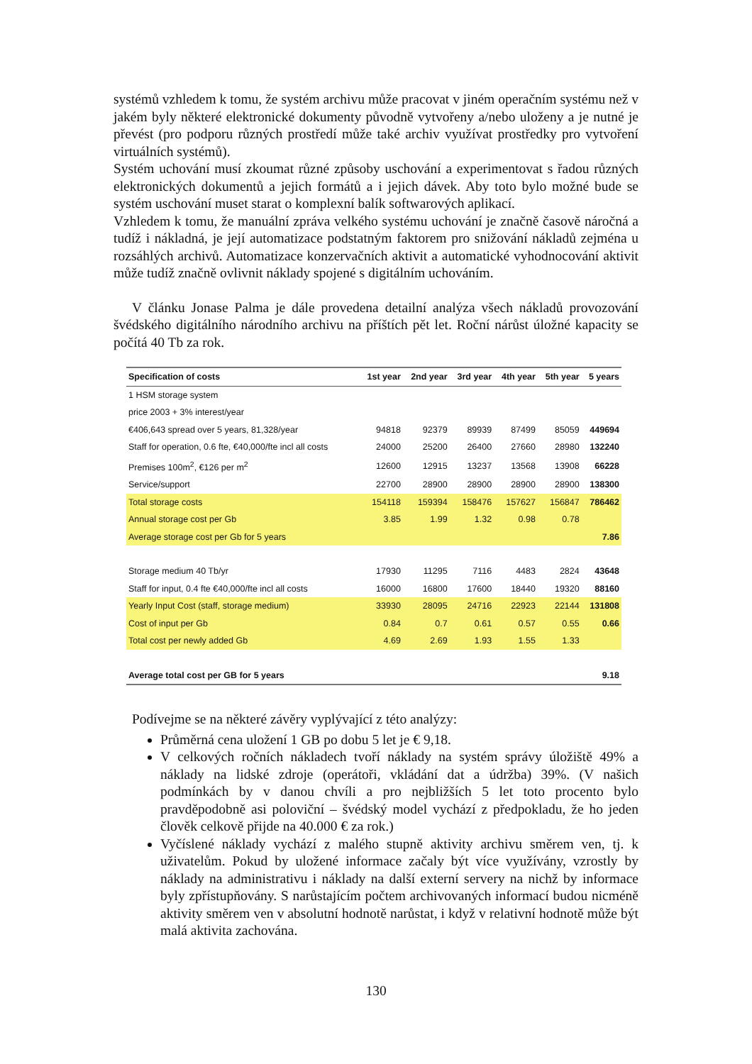systémů vzhledem k tomu, že systém archivu může pracovat v jiném operačním systému než v jakém byly některé elektronické dokumenty původně vytvořeny a/nebo uloženy a je nutné je převést (pro podporu různých prostředí může také archiv využívat prostředky pro vytvoření virtuálních systémů).
Systém uchování musí zkoumat různé způsoby uschování a experimentovat s řadou různých elektronických dokumentů a jejich formátů a i jejich dávek. Aby toto bylo možné bude se systém uschování muset starat o komplexní balík softwarových aplikací.
Vzhledem k tomu, že manuální zpráva velkého systému uchování je značně časově náročná a tudíž i nákladná, je její automatizace podstatným faktorem pro snižování nákladů zejména u rozsáhlých archivů. Automatizace konzervačních aktivit a automatické vyhodnocování aktivit může tudíž značně ovlivnit náklady spojené s digitálním uchováním.
V článku Jonase Palma je dále provedena detailní analýza všech nákladů provozování švédského digitálního národního archivu na příštích pět let. Roční nárůst úložné kapacity se počítá 40 Tb za rok.
| Specification of costs | 1st year | 2nd year | 3rd year | 4th year | 5th year | 5 years |
| --- | --- | --- | --- | --- | --- | --- |
| 1 HSM storage system | | | | | | |
| price 2003 + 3% interest/year | | | | | | |
| €406,643 spread over 5 years, 81,328/year | 94818 | 92379 | 89939 | 87499 | 85059 | 449694 |
| Staff for operation, 0.6 fte, €40,000/fte incl all costs | 24000 | 25200 | 26400 | 27660 | 28980 | 132240 |
| Premises 100m<sup>2</sup>, €126 per m<sup>2</sup> | 12600 | 12915 | 13237 | 13568 | 13908 | 66228 |
| Service/support | 22700 | 28900 | 28900 | 28900 | 28900 | 138300 |
| Total storage costs | 154118 | 159394 | 158476 | 157627 | 156847 | 786462 |
| Annual storage cost per Gb | 3.85 | 1.99 | 1.32 | 0.98 | 0.78 | |
| Average storage cost per Gb for 5 years | | | | | | 7.86 |
| Storage medium 40 Tb/yr | 17930 | 11295 | 7116 | 4483 | 2824 | 43648 |
| Staff for input, 0.4 fte €40,000/fte incl all costs | 16000 | 16800 | 17600 | 18440 | 19320 | 88160 |
| Yearly Input Cost (staff, storage medium) | 33930 | 28095 | 24716 | 22923 | 22144 | 131808 |
| Cost of input per Gb | 0.84 | 0.7 | 0.61 | 0.57 | 0.55 | 0.66 |
| Total cost per newly added Gb | 4.69 | 2.69 | 1.93 | 1.55 | 1.33 | |
| Average total cost per GB for 5 years | | | | | | 9.18 |
Podívejme se na některé závěry vyplývající z této analýzy:
Průměrná cena uložení 1 GB po dobu 5 let je € 9,18.
V celkových ročních nákladech tvoří náklady na systém správy úložiště 49% a náklady na lidské zdroje (operátoři, vkládání dat a údržba) 39%. (V našich podmínkách by v danou chvíli a pro nejbližších 5 let toto procento bylo pravděpodobně asi poloviční – švédský model vychází z předpokladu, že ho jeden člověk celkově přijde na 40.000 € za rok.)
Vyčíslené náklady vychází z malého stupně aktivity archivu směrem ven, tj. k uživatelům. Pokud by uložené informace začaly být více využívány, vzrostly by náklady na administrativu i náklady na další externí servery na nichž by informace byly zpřístupňovány. S narůstajícím počtem archivovaných informací budou nicméně aktivity směrem ven v absolutní hodnotě narůstat, i když v relativní hodnotě může být malá aktivita zachována.
130